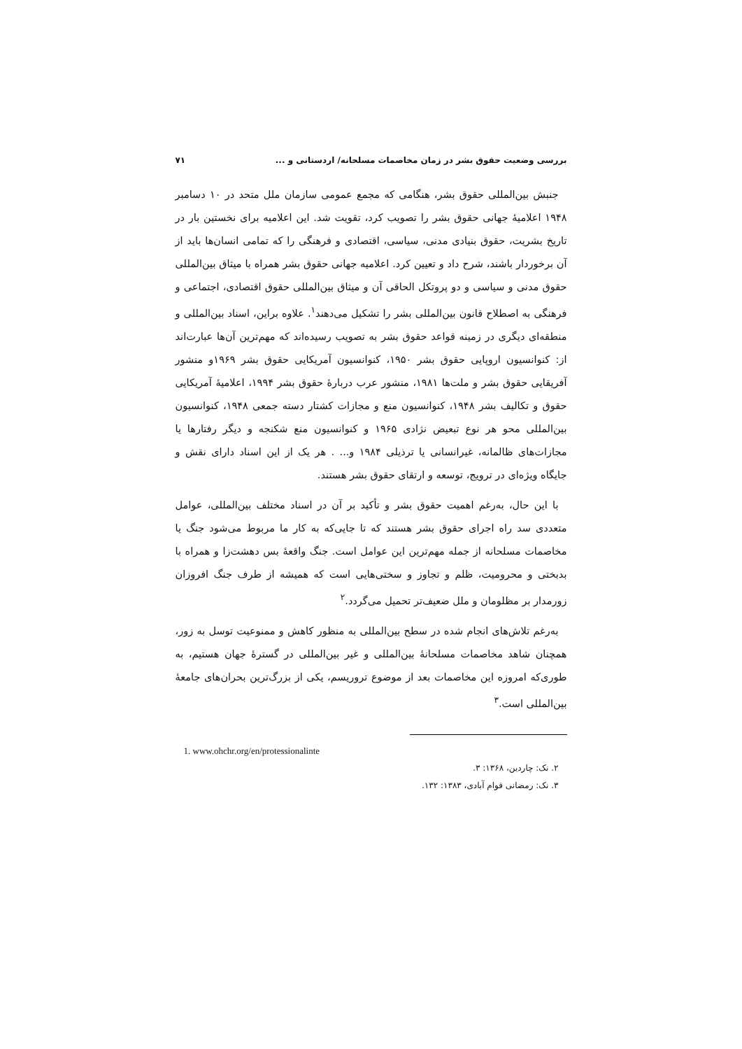بررسی وضعیت حقوق بشر در زمان مخاصمات مسلحانه/ اردستانی و ... ۷۱
جنبش بین‌المللی حقوق بشر، هنگامی که مجمع عمومی سازمان ملل متحد در ۱۰ دسامبر ۱۹۴۸ اعلامیهٔ جهانی حقوق بشر را تصویب کرد، تقویت شد. این اعلامیه برای نخستین بار در تاریخ بشریت، حقوق بنیادی مدنی، سیاسی، اقتصادی و فرهنگی را که تمامی انسان‌ها باید از آن برخوردار باشند، شرح داد و تعیین کرد. اعلامیه جهانی حقوق بشر همراه با میثاق بین‌المللی حقوق مدنی و سیاسی و دو پروتکل الحاقی آن و میثاق بین‌المللی حقوق اقتصادی، اجتماعی و فرهنگی به اصطلاح قانون بین‌المللی بشر را تشکیل می‌دهند<sup>۱</sup>. علاوه براین، اسناد بین‌المللی و منطقه‌ای دیگری در زمینه قواعد حقوق بشر به تصویب رسیده‌اند که مهم‌ترین آن‌ها عبارت‌اند از: کنوانسیون اروپایی حقوق بشر ۱۹۵۰، کنوانسیون آمریکایی حقوق بشر ۱۹۶۹و منشور آفریقایی حقوق بشر و ملت‌ها ۱۹۸۱، منشور عرب دربارهٔ حقوق بشر ۱۹۹۴، اعلامیهٔ آمریکایی حقوق و تکالیف بشر ۱۹۴۸، کنوانسیون منع و مجازات کشتار دسته جمعی ۱۹۴۸، کنوانسیون بین‌المللی محو هر نوع تبعیض نژادی ۱۹۶۵ و کنوانسیون منع شکنجه و دیگر رفتارها یا مجازات‌های ظالمانه، غیرانسانی یا ترذیلی ۱۹۸۴ و... . هر یک از این اسناد دارای نقش و جایگاه ویژه‌ای در ترویج، توسعه و ارتقای حقوق بشر هستند.
با این حال، به‌رغم اهمیت حقوق بشر و تأکید بر آن در اسناد مختلف بین‌المللی، عوامل متعددی سد راه اجرای حقوق بشر هستند که تا جایی‌که به کار ما مربوط می‌شود جنگ یا مخاصمات مسلحانه از جمله مهم‌ترین این عوامل است. جنگ واقعهٔ بس دهشت‌زا و همراه با بدبختی و محرومیت، ظلم و تجاوز و سختی‌هایی است که همیشه از طرف جنگ افروزان زورمدار بر مظلومان و ملل ضعیف‌تر تحمیل می‌گردد.<sup>۲</sup>
به‌رغم تلاش‌های انجام شده در سطح بین‌المللی به منظور کاهش و ممنوعیت توسل به زور، همچنان شاهد مخاصمات مسلحانهٔ بین‌المللی و غیر بین‌المللی در گسترهٔ جهان هستیم، به طوری‌که امروزه این مخاصمات بعد از موضوع تروریسم، یکی از بزرگ‌ترین بحران‌های جامعهٔ بین‌المللی است.<sup>۳</sup>
1. www.ohchr.org/en/protessionalinte
۲. نک: چاردین، ۱۳۶۸: ۳.
۳. نک: رمضانی قوام آبادی، ۱۳۸۳: ۱۳۲.